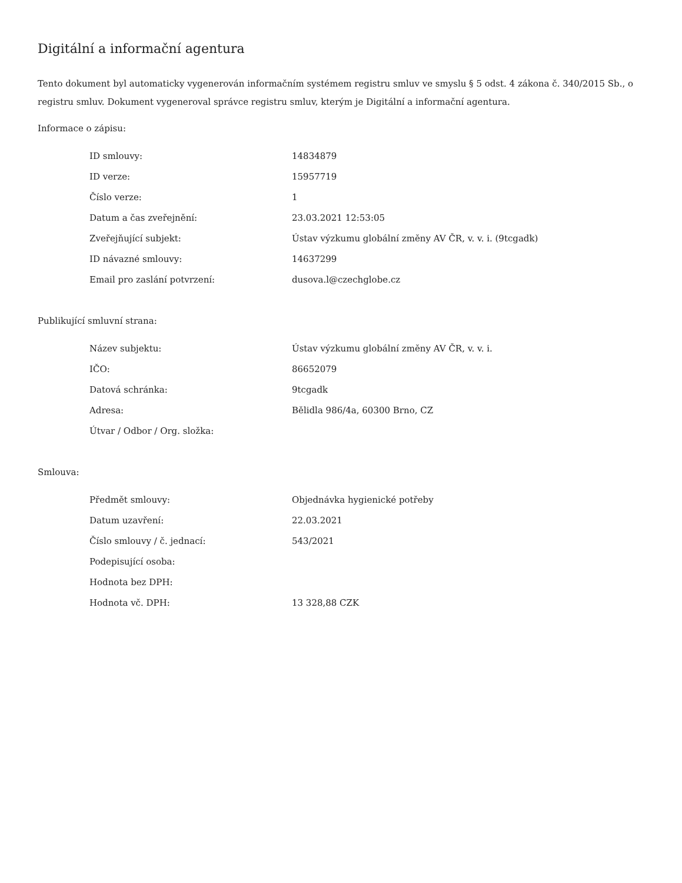Digitální a informační agentura
Tento dokument byl automaticky vygenerován informačním systémem registru smluv ve smyslu § 5 odst. 4 zákona č. 340/2015 Sb., o registru smluv. Dokument vygeneroval správce registru smluv, kterým je Digitální a informační agentura.
Informace o zápisu:
| ID smlouvy: | 14834879 |
| ID verze: | 15957719 |
| Číslo verze: | 1 |
| Datum a čas zveřejnění: | 23.03.2021 12:53:05 |
| Zveřejňující subjekt: | Ústav výzkumu globální změny AV ČR, v. v. i. (9tcgadk) |
| ID návazné smlouvy: | 14637299 |
| Email pro zaslání potvrzení: | dusova.l@czechglobe.cz |
Publikující smluvní strana:
| Název subjektu: | Ústav výzkumu globální změny AV ČR, v. v. i. |
| IČO: | 86652079 |
| Datová schránka: | 9tcgadk |
| Adresa: | Bělidla 986/4a, 60300 Brno, CZ |
| Útvar / Odbor / Org. složka: | |
Smlouva:
| Předmět smlouvy: | Objednávka hygienické potřeby |
| Datum uzavření: | 22.03.2021 |
| Číslo smlouvy / č. jednací: | 543/2021 |
| Podepisující osoba: | |
| Hodnota bez DPH: | |
| Hodnota vč. DPH: | 13 328,88 CZK |